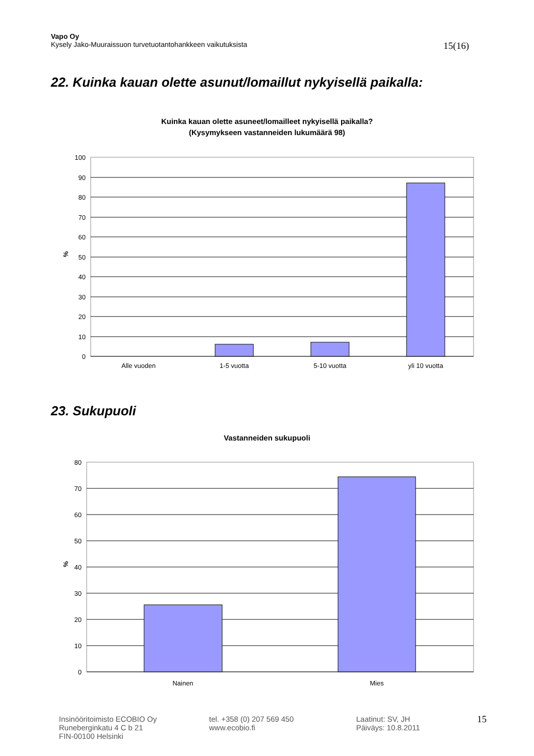Vapo Oy
15(16) Kysely Jako-Muuraissuon turvetuotantohankkeen vaikutuksista
22. Kuinka kauan olette asunut/lomaillut nykyisellä paikalla:
Kuinka kauan olette asuneet/lomailleet nykyisellä paikalla?
(Kysymykseen vastanneiden lukumäärä 98)
100
90
80
70
60
50
40
30
20
10
0
%
Alle vuoden
1-5 vuotta
5-10 vuotta
yli 10 vuotta
23. Sukupuoli
Vastanneiden sukupuoli
80
70
60
50
40
30
20
10
0
%
Nainen
Mies
Insinööritoimisto ECOBIO Oy
Runeberginkatu 4 C b 21
FIN-00100 Helsinki
tel. +358 (0) 207 569 450
www.ecobio.fi
Laatinut: SV, JH
Päiväys: 10.8.2011
15